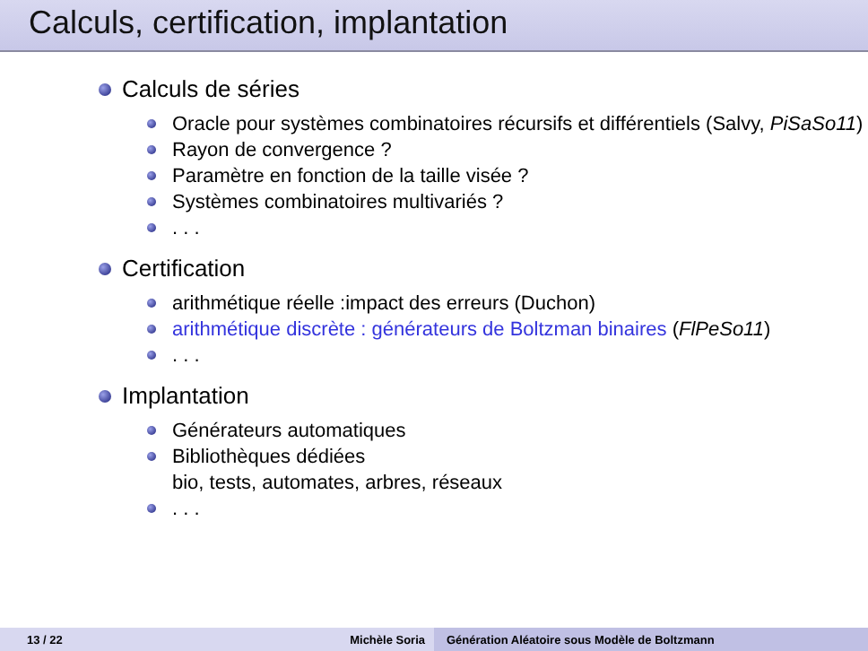Calculs, certification, implantation
Calculs de séries
Oracle pour systèmes combinatoires récursifs et différentiels (Salvy, PiSaSo11)
Rayon de convergence ?
Paramètre en fonction de la taille visée ?
Systèmes combinatoires multivariés ?
. . .
Certification
arithmétique réelle :impact des erreurs (Duchon)
arithmétique discrète : générateurs de Boltzman binaires (FlPeSo11)
. . .
Implantation
Générateurs automatiques
Bibliothèques dédiées
bio, tests, automates, arbres, réseaux
. . .
13 / 22 Michèle Soria Génération Aléatoire sous Modèle de Boltzmann